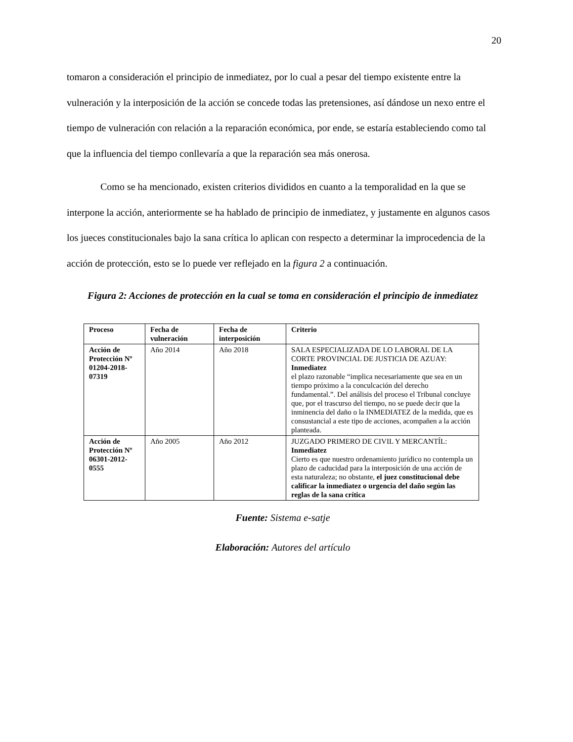20
tomaron a consideración el principio de inmediatez, por lo cual a pesar del tiempo existente entre la vulneración y la interposición de la acción se concede todas las pretensiones, así dándose un nexo entre el tiempo de vulneración con relación a la reparación económica, por ende, se estaría estableciendo como tal que la influencia del tiempo conllevaría a que la reparación sea más onerosa.
Como se ha mencionado, existen criterios divididos en cuanto a la temporalidad en la que se interpone la acción, anteriormente se ha hablado de principio de inmediatez, y justamente en algunos casos los jueces constitucionales bajo la sana crítica lo aplican con respecto a determinar la improcedencia de la acción de protección, esto se lo puede ver reflejado en la figura 2 a continuación.
Figura 2: Acciones de protección en la cual se toma en consideración el principio de inmediatez
| Proceso | Fecha de vulneración | Fecha de interposición | Criterio |
| --- | --- | --- | --- |
| Acción de Protección Nº 01204-2018-07319 | Año 2014 | Año 2018 | SALA ESPECIALIZADA DE LO LABORAL DE LA CORTE PROVINCIAL DE JUSTICIA DE AZUAY: Inmediatez el plazo razonable “implica necesariamente que sea en un tiempo próximo a la conculcación del derecho fundamental.”. Del análisis del proceso el Tribunal concluye que, por el trascurso del tiempo, no se puede decir que la inminencia del daño o la INMEDIATEZ de la medida, que es consustancial a este tipo de acciones, acompañen a la acción planteada. |
| Acción de Protección Nº 06301-2012-0555 | Año 2005 | Año 2012 | JUZGADO PRIMERO DE CIVIL Y MERCANTÍL: Inmediatez Cierto es que nuestro ordenamiento jurídico no contempla un plazo de caducidad para la interposición de una acción de esta naturaleza; no obstante, el juez constitucional debe calificar la inmediatez o urgencia del daño según las reglas de la sana crítica |
Fuente: Sistema e-satje
Elaboración: Autores del artículo